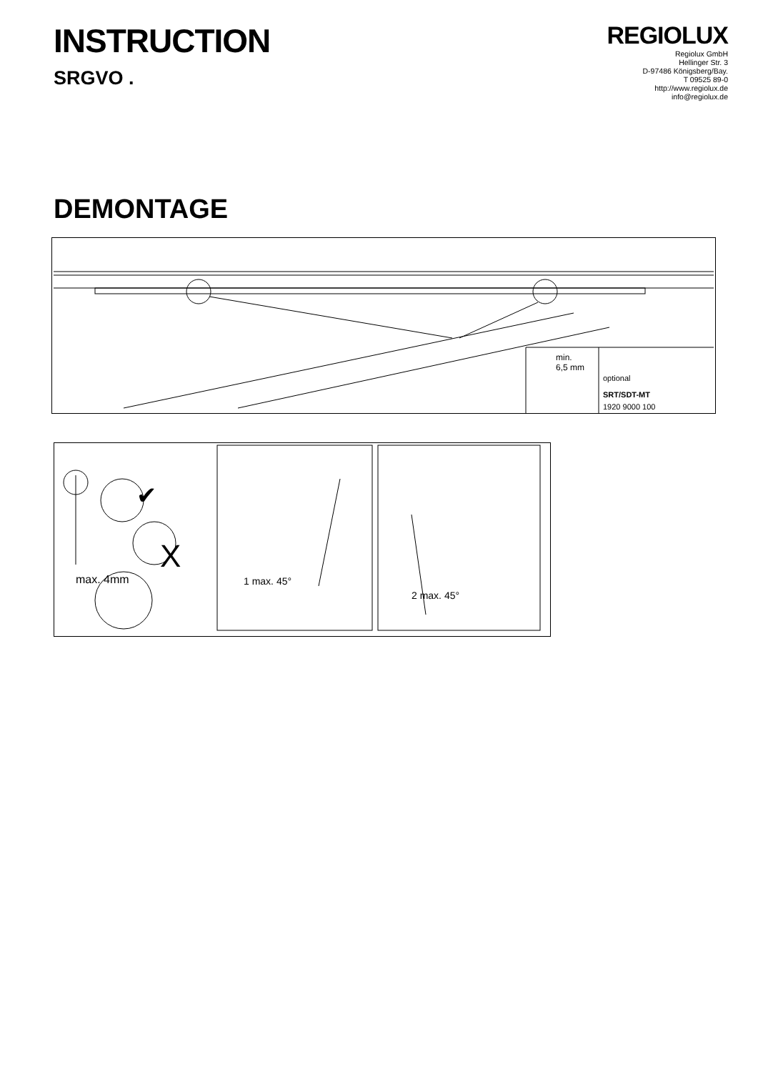INSTRUCTION
SRGVO .
REGIOLUX
Regiolux GmbH
Hellinger Str. 3
D-97486 Königsberg/Bay.
T 09525 89-0
http://www.regiolux.de
info@regiolux.de
DEMONTAGE
min.
6,5 mm
optional
SRT/SDT-MT
1920 9000 100
✔
X
max. 4mm 1 max. 45°
2 max. 45°